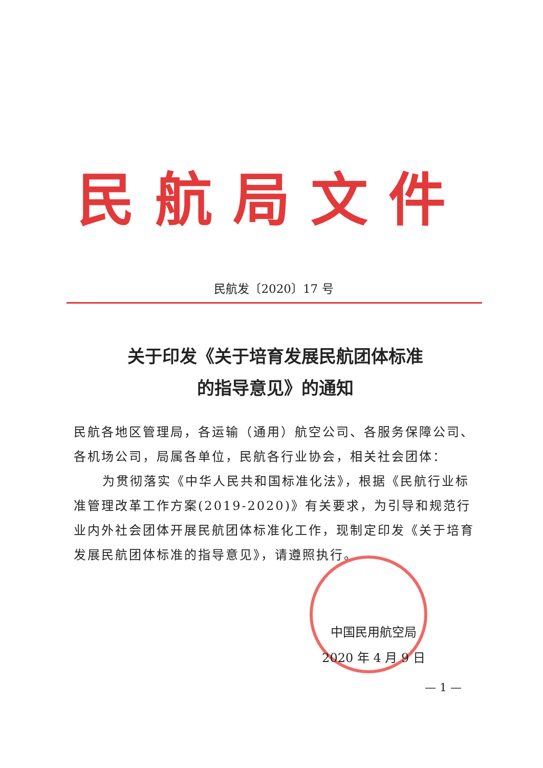民航局文件
民航发〔2020〕17 号
关于印发《关于培育发展民航团体标准
的指导意见》的通知
民航各地区管理局，各运输（通用）航空公司、各服务保障公司、各机场公司，局属各单位，民航各行业协会，相关社会团体：
为贯彻落实《中华人民共和国标准化法》，根据《民航行业标准管理改革工作方案(2019-2020)》有关要求，为引导和规范行业内外社会团体开展民航团体标准化工作，现制定印发《关于培育发展民航团体标准的指导意见》，请遵照执行。
中国民用航空局
2020 年 4 月 9 日
— 1 —